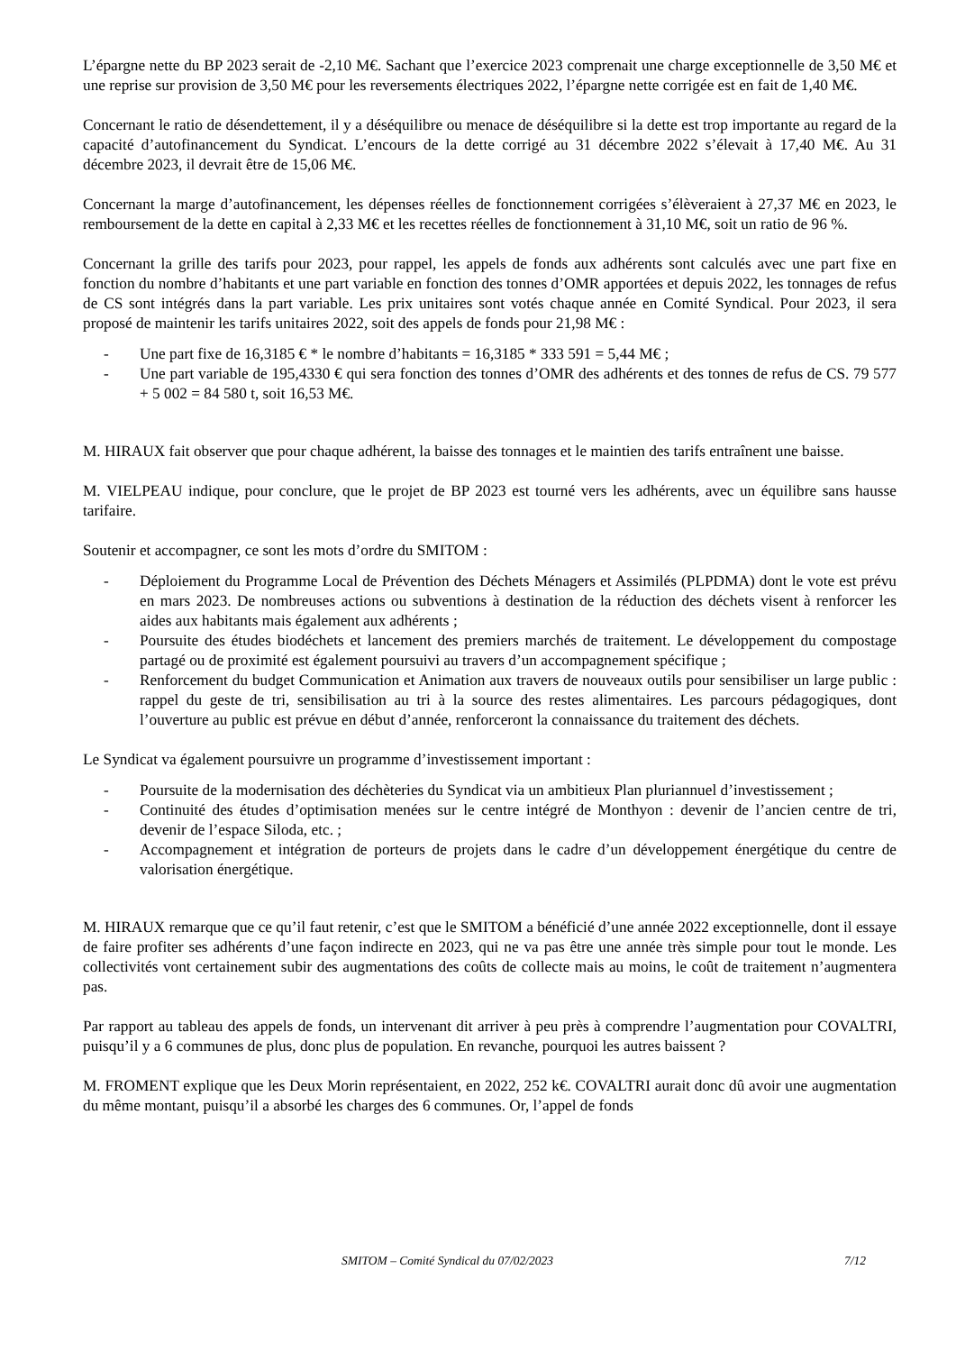L’épargne nette du BP 2023 serait de -2,10 M€. Sachant que l’exercice 2023 comprenait une charge exceptionnelle de 3,50 M€ et une reprise sur provision de 3,50 M€ pour les reversements électriques 2022, l’épargne nette corrigée est en fait de 1,40 M€.
Concernant le ratio de désendettement, il y a déséquilibre ou menace de déséquilibre si la dette est trop importante au regard de la capacité d’autofinancement du Syndicat. L’encours de la dette corrigé au 31 décembre 2022 s’élevait à 17,40 M€. Au 31 décembre 2023, il devrait être de 15,06 M€.
Concernant la marge d’autofinancement, les dépenses réelles de fonctionnement corrigées s’élèveraient à 27,37 M€ en 2023, le remboursement de la dette en capital à 2,33 M€ et les recettes réelles de fonctionnement à 31,10 M€, soit un ratio de 96 %.
Concernant la grille des tarifs pour 2023, pour rappel, les appels de fonds aux adhérents sont calculés avec une part fixe en fonction du nombre d’habitants et une part variable en fonction des tonnes d’OMR apportées et depuis 2022, les tonnages de refus de CS sont intégrés dans la part variable. Les prix unitaires sont votés chaque année en Comité Syndical. Pour 2023, il sera proposé de maintenir les tarifs unitaires 2022, soit des appels de fonds pour 21,98 M€ :
- Une part fixe de 16,3185 € * le nombre d’habitants = 16,3185 * 333 591 = 5,44 M€ ;
- Une part variable de 195,4330 € qui sera fonction des tonnes d’OMR des adhérents et des tonnes de refus de CS. 79 577 + 5 002 = 84 580 t, soit 16,53 M€.
M. HIRAUX fait observer que pour chaque adhérent, la baisse des tonnages et le maintien des tarifs entraînent une baisse.
M. VIELPEAU indique, pour conclure, que le projet de BP 2023 est tourné vers les adhérents, avec un équilibre sans hausse tarifaire.
Soutenir et accompagner, ce sont les mots d’ordre du SMITOM :
- Déploiement du Programme Local de Prévention des Déchets Ménagers et Assimilés (PLPDMA) dont le vote est prévu en mars 2023. De nombreuses actions ou subventions à destination de la réduction des déchets visent à renforcer les aides aux habitants mais également aux adhérents ;
- Poursuite des études biodéchets et lancement des premiers marchés de traitement. Le développement du compostage partagé ou de proximité est également poursuivi au travers d’un accompagnement spécifique ;
- Renforcement du budget Communication et Animation aux travers de nouveaux outils pour sensibiliser un large public : rappel du geste de tri, sensibilisation au tri à la source des restes alimentaires. Les parcours pédagogiques, dont l’ouverture au public est prévue en début d’année, renforceront la connaissance du traitement des déchets.
Le Syndicat va également poursuivre un programme d’investissement important :
- Poursuite de la modernisation des déchèteries du Syndicat via un ambitieux Plan pluriannuel d’investissement ;
- Continuité des études d’optimisation menées sur le centre intégré de Monthyon : devenir de l’ancien centre de tri, devenir de l’espace Siloda, etc. ;
- Accompagnement et intégration de porteurs de projets dans le cadre d’un développement énergétique du centre de valorisation énergétique.
M. HIRAUX remarque que ce qu’il faut retenir, c’est que le SMITOM a bénéficié d’une année 2022 exceptionnelle, dont il essaye de faire profiter ses adhérents d’une façon indirecte en 2023, qui ne va pas être une année très simple pour tout le monde. Les collectivités vont certainement subir des augmentations des coûts de collecte mais au moins, le coût de traitement n’augmentera pas.
Par rapport au tableau des appels de fonds, un intervenant dit arriver à peu près à comprendre l’augmentation pour COVALTRI, puisqu’il y a 6 communes de plus, donc plus de population. En revanche, pourquoi les autres baissent ?
M. FROMENT explique que les Deux Morin représentaient, en 2022, 252 k€. COVALTRI aurait donc dû avoir une augmentation du même montant, puisqu’il a absorbé les charges des 6 communes. Or, l’appel de fonds
SMITOM – Comité Syndical du 07/02/2023 7/12